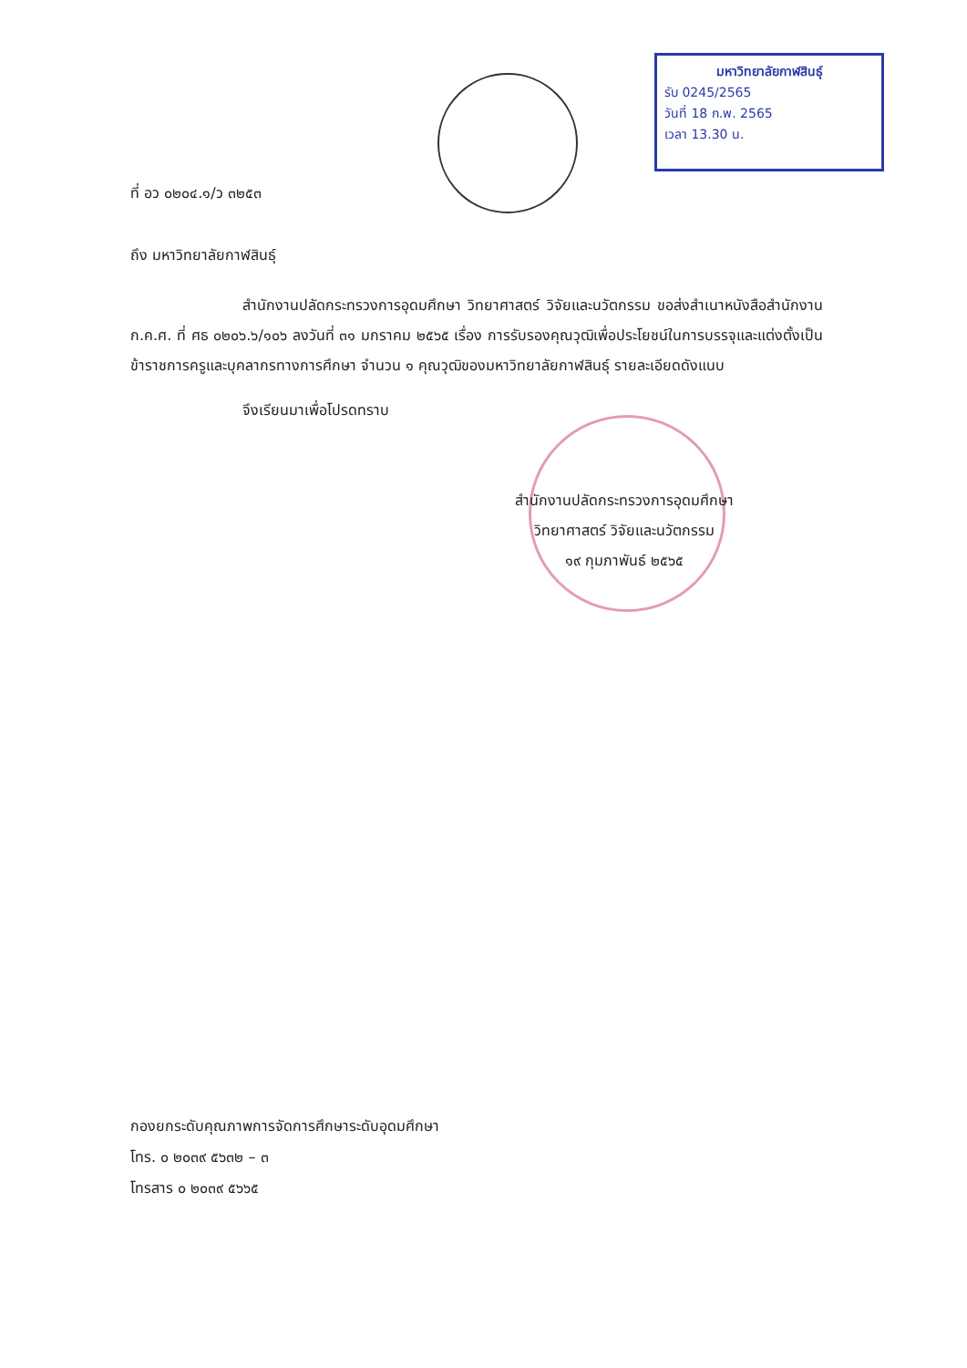มหาวิทยาลัยกาฬสินธุ์
รับ 0245/2565
วันที่ 18 ก.พ. 2565
เวลา 13.30 น.
ที่ อว ๐๒๐๔.๑/ว ๓๒๕๓
ถึง มหาวิทยาลัยกาฬสินธุ์
สำนักงานปลัดกระทรวงการอุดมศึกษา วิทยาศาสตร์ วิจัยและนวัตกรรม ขอส่งสำเนาหนังสือสำนักงาน ก.ค.ศ. ที่ ศธ ๐๒๐๖.๖/๑๐๖ ลงวันที่ ๓๑ มกราคม ๒๕๖๕ เรื่อง การรับรองคุณวุฒิเพื่อประโยชน์ในการบรรจุและแต่งตั้งเป็นข้าราชการครูและบุคลากรทางการศึกษา จำนวน ๑ คุณวุฒิของมหาวิทยาลัยกาฬสินธุ์ รายละเอียดดังแนบ
จึงเรียนมาเพื่อโปรดทราบ
สำนักงานปลัดกระทรวงการอุดมศึกษา
วิทยาศาสตร์ วิจัยและนวัตกรรม
๑๙ กุมภาพันธ์ ๒๕๖๕
กองยกระดับคุณภาพการจัดการศึกษาระดับอุดมศึกษา
โทร. ๐ ๒๐๓๙ ๕๖๓๒ – ๓
โทรสาร ๐ ๒๐๓๙ ๕๖๖๕